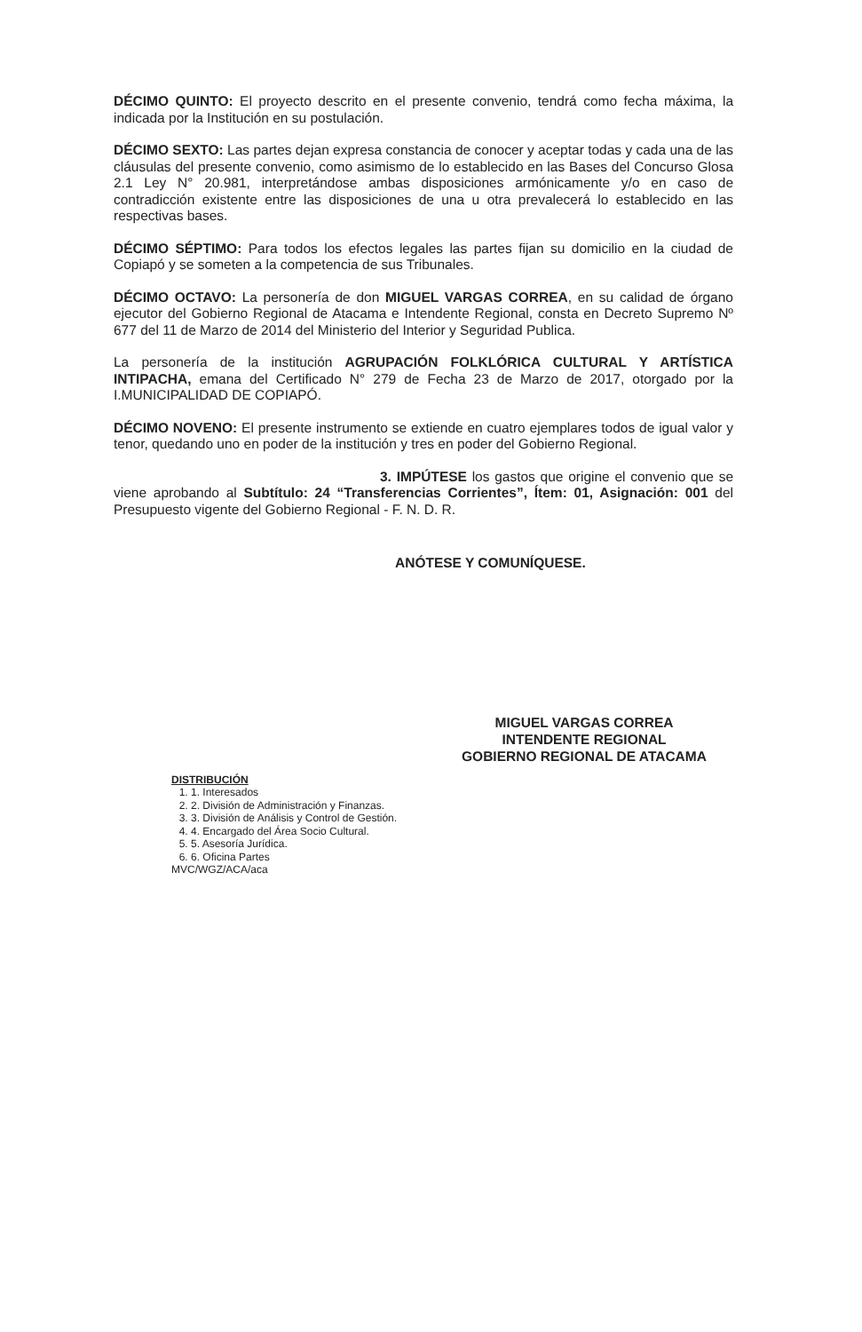DÉCIMO QUINTO: El proyecto descrito en el presente convenio, tendrá como fecha máxima, la indicada por la Institución en su postulación.
DÉCIMO SEXTO: Las partes dejan expresa constancia de conocer y aceptar todas y cada una de las cláusulas del presente convenio, como asimismo de lo establecido en las Bases del Concurso Glosa 2.1 Ley N° 20.981, interpretándose ambas disposiciones armónicamente y/o en caso de contradicción existente entre las disposiciones de una u otra prevalecerá lo establecido en las respectivas bases.
DÉCIMO SÉPTIMO: Para todos los efectos legales las partes fijan su domicilio en la ciudad de Copiapó y se someten a la competencia de sus Tribunales.
DÉCIMO OCTAVO: La personería de don MIGUEL VARGAS CORREA, en su calidad de órgano ejecutor del Gobierno Regional de Atacama e Intendente Regional, consta en Decreto Supremo Nº 677 del 11 de Marzo de 2014 del Ministerio del Interior y Seguridad Publica.
La personería de la institución AGRUPACIÓN FOLKLÓRICA CULTURAL Y ARTÍSTICA INTIPACHA, emana del Certificado N° 279 de Fecha 23 de Marzo de 2017, otorgado por la I.MUNICIPALIDAD DE COPIAPÓ.
DÉCIMO NOVENO: El presente instrumento se extiende en cuatro ejemplares todos de igual valor y tenor, quedando uno en poder de la institución y tres en poder del Gobierno Regional.
3. IMPÚTESE los gastos que origine el convenio que se viene aprobando al Subtítulo: 24 “Transferencias Corrientes”, Ítem: 01, Asignación: 001 del Presupuesto vigente del Gobierno Regional - F. N. D. R.
ANÓTESE Y COMUNÍQUESE.
MIGUEL VARGAS CORREA
INTENDENTE REGIONAL
GOBIERNO REGIONAL DE ATACAMA
DISTRIBUCIÓN
1. Interesados
2. División de Administración y Finanzas.
3. División de Análisis y Control de Gestión.
4. Encargado del Área Socio Cultural.
5. Asesoría Jurídica.
6. Oficina Partes
MVC/WGZ/ACA/aca